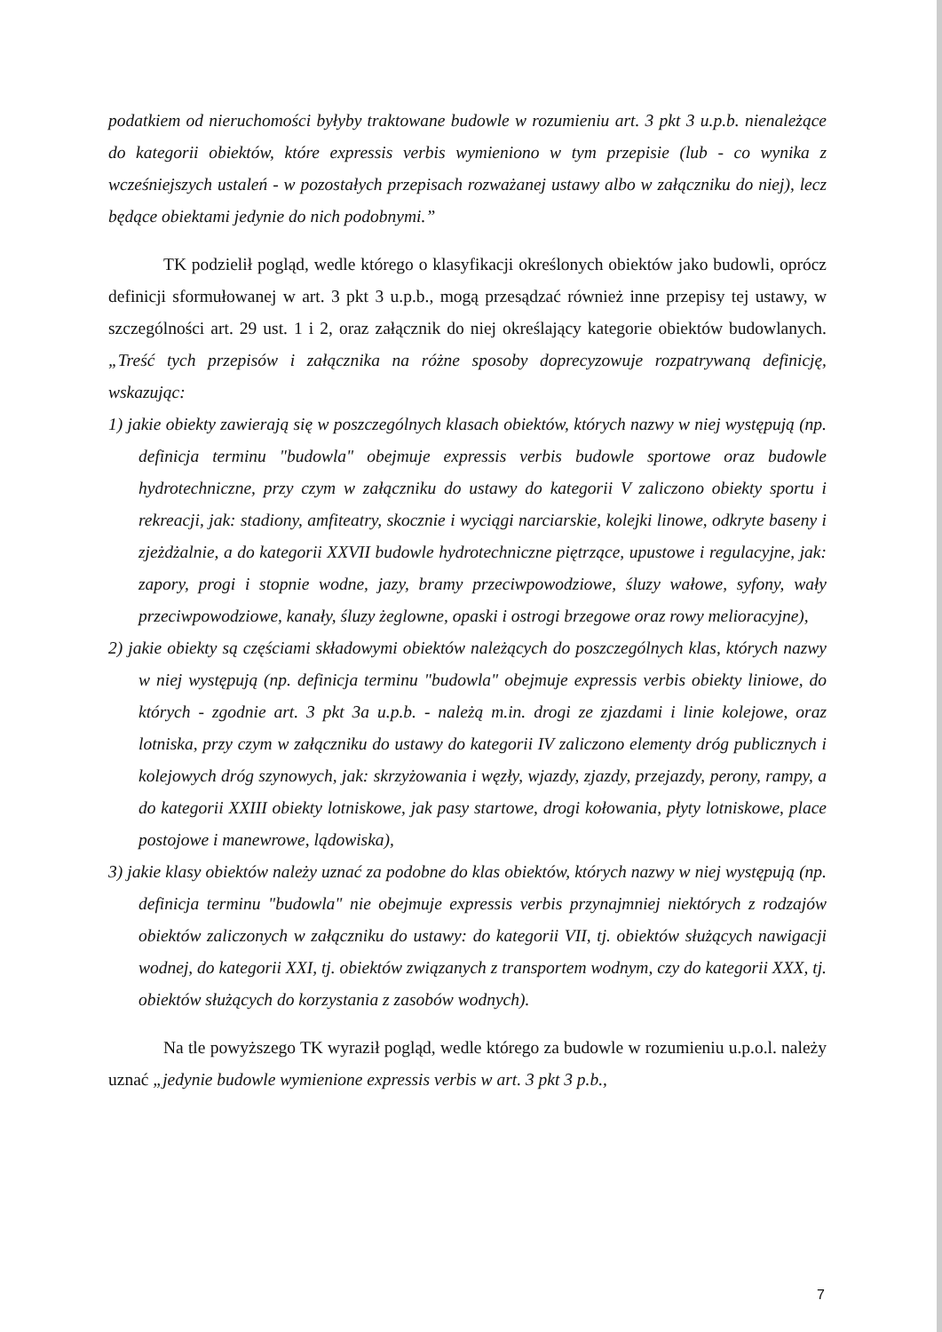podatkiem od nieruchomości byłyby traktowane budowle w rozumieniu art. 3 pkt 3 u.p.b. nienależące do kategorii obiektów, które expressis verbis wymieniono w tym przepisie (lub - co wynika z wcześniejszych ustaleń - w pozostałych przepisach rozważanej ustawy albo w załączniku do niej), lecz będące obiektami jedynie do nich podobnymi.”
TK podzielił pogląd, wedle którego o klasyfikacji określonych obiektów jako budowli, oprócz definicji sformułowanej w art. 3 pkt 3 u.p.b., mogą przesądzać również inne przepisy tej ustawy, w szczególności art. 29 ust. 1 i 2, oraz załącznik do niej określający kategorie obiektów budowlanych. „Treść tych przepisów i załącznika na różne sposoby doprecyzowuje rozpatrywaną definicję, wskazując:
1) jakie obiekty zawierają się w poszczególnych klasach obiektów, których nazwy w niej występują (np. definicja terminu "budowla" obejmuje expressis verbis budowle sportowe oraz budowle hydrotechniczne, przy czym w załączniku do ustawy do kategorii V zaliczono obiekty sportu i rekreacji, jak: stadiony, amfiteatry, skocznie i wyciągi narciarskie, kolejki linowe, odkryte baseny i zjeżdżalnie, a do kategorii XXVII budowle hydrotechniczne piętrzące, upustowe i regulacyjne, jak: zapory, progi i stopnie wodne, jazy, bramy przeciwpowodziowe, śluzy wałowe, syfony, wały przeciwpowodziowe, kanały, śluzy żeglowne, opaski i ostrogi brzegowe oraz rowy melioracyjne),
2) jakie obiekty są częściami składowymi obiektów należących do poszczególnych klas, których nazwy w niej występują (np. definicja terminu "budowla" obejmuje expressis verbis obiekty liniowe, do których - zgodnie art. 3 pkt 3a u.p.b. - należą m.in. drogi ze zjazdami i linie kolejowe, oraz lotniska, przy czym w załączniku do ustawy do kategorii IV zaliczono elementy dróg publicznych i kolejowych dróg szynowych, jak: skrzyżowania i węzły, wjazdy, zjazdy, przejazdy, perony, rampy, a do kategorii XXIII obiekty lotniskowe, jak pasy startowe, drogi kołowania, płyty lotniskowe, place postojowe i manewrowe, lądowiska),
3) jakie klasy obiektów należy uznać za podobne do klas obiektów, których nazwy w niej występują (np. definicja terminu "budowla" nie obejmuje expressis verbis przynajmniej niektórych z rodzajów obiektów zaliczonych w załączniku do ustawy: do kategorii VII, tj. obiektów służących nawigacji wodnej, do kategorii XXI, tj. obiektów związanych z transportem wodnym, czy do kategorii XXX, tj. obiektów służących do korzystania z zasobów wodnych).
Na tle powyższego TK wyraził pogląd, wedle którego za budowle w rozumieniu u.p.o.l. należy uznać „jedynie budowle wymienione expressis verbis w art. 3 pkt 3 p.b.,
7